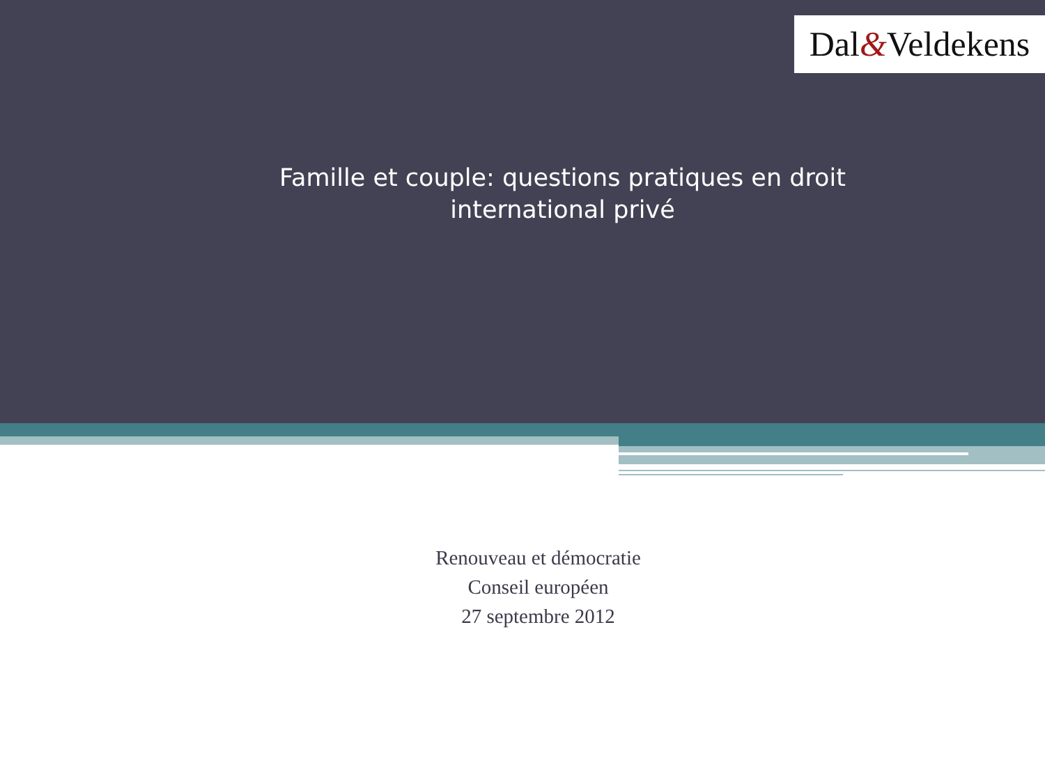Dal&Veldekens
Famille et couple: questions pratiques en droit international privé
Renouveau et démocratie
Conseil européen
27 septembre 2012